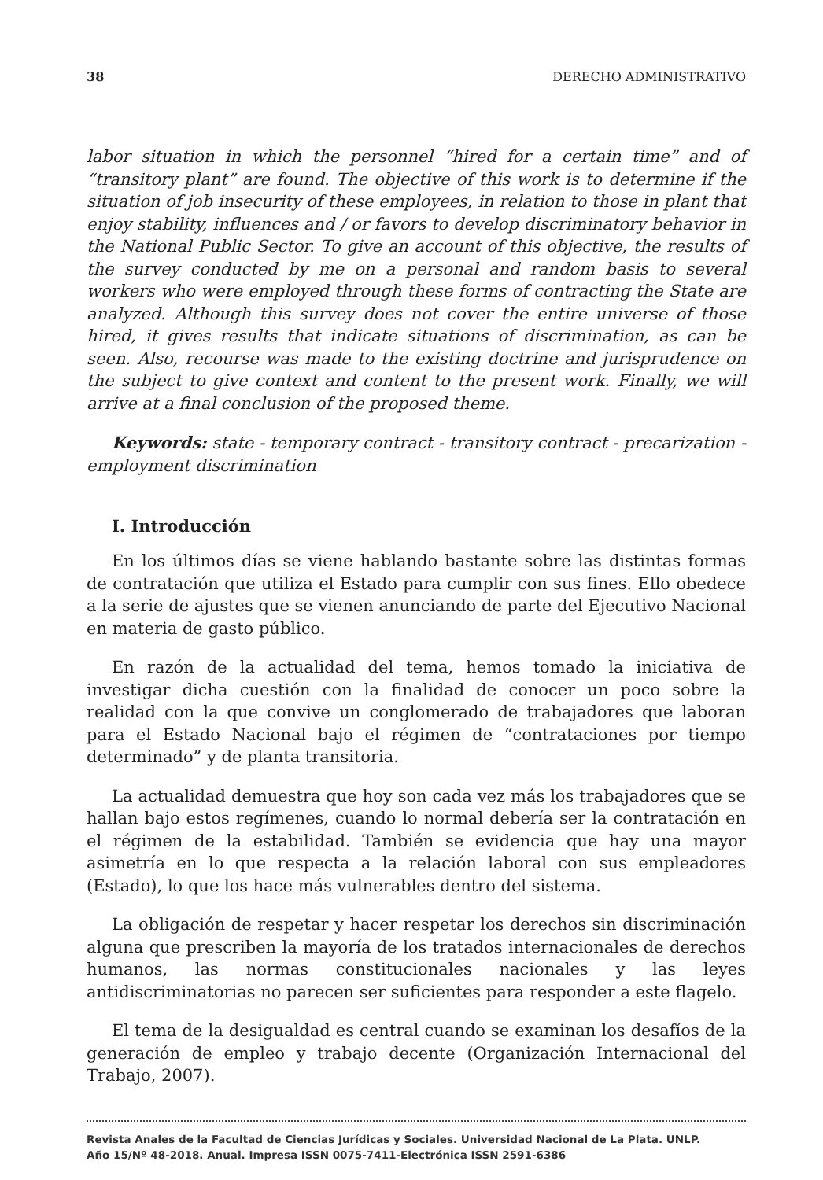38 DERECHO ADMINISTRATIVO
labor situation in which the personnel “hired for a certain time” and of “transitory plant” are found. The objective of this work is to determine if the situation of job insecurity of these employees, in relation to those in plant that enjoy stability, influences and / or favors to develop discriminatory behavior in the National Public Sector. To give an account of this objective, the results of the survey conducted by me on a personal and random basis to several workers who were employed through these forms of contracting the State are analyzed. Although this survey does not cover the entire universe of those hired, it gives results that indicate situations of discrimination, as can be seen. Also, recourse was made to the existing doctrine and jurisprudence on the subject to give context and content to the present work. Finally, we will arrive at a final conclusion of the proposed theme.
Keywords: state - temporary contract - transitory contract - precarization - employment discrimination
I. Introducción
En los últimos días se viene hablando bastante sobre las distintas formas de contratación que utiliza el Estado para cumplir con sus fines. Ello obedece a la serie de ajustes que se vienen anunciando de parte del Ejecutivo Nacional en materia de gasto público.
En razón de la actualidad del tema, hemos tomado la iniciativa de investigar dicha cuestión con la finalidad de conocer un poco sobre la realidad con la que convive un conglomerado de trabajadores que laboran para el Estado Nacional bajo el régimen de “contrataciones por tiempo determinado” y de planta transitoria.
La actualidad demuestra que hoy son cada vez más los trabajadores que se hallan bajo estos regímenes, cuando lo normal debería ser la contratación en el régimen de la estabilidad. También se evidencia que hay una mayor asimetría en lo que respecta a la relación laboral con sus empleadores (Estado), lo que los hace más vulnerables dentro del sistema.
La obligación de respetar y hacer respetar los derechos sin discriminación alguna que prescriben la mayoría de los tratados internacionales de derechos humanos, las normas constitucionales nacionales y las leyes antidiscriminatorias no parecen ser suficientes para responder a este flagelo.
El tema de la desigualdad es central cuando se examinan los desafíos de la generación de empleo y trabajo decente (Organización Internacional del Trabajo, 2007).
Revista Anales de la Facultad de Ciencias Jurídicas y Sociales. Universidad Nacional de La Plata. UNLP.
Año 15/Nº 48-2018. Anual. Impresa ISSN 0075-7411-Electrónica ISSN 2591-6386